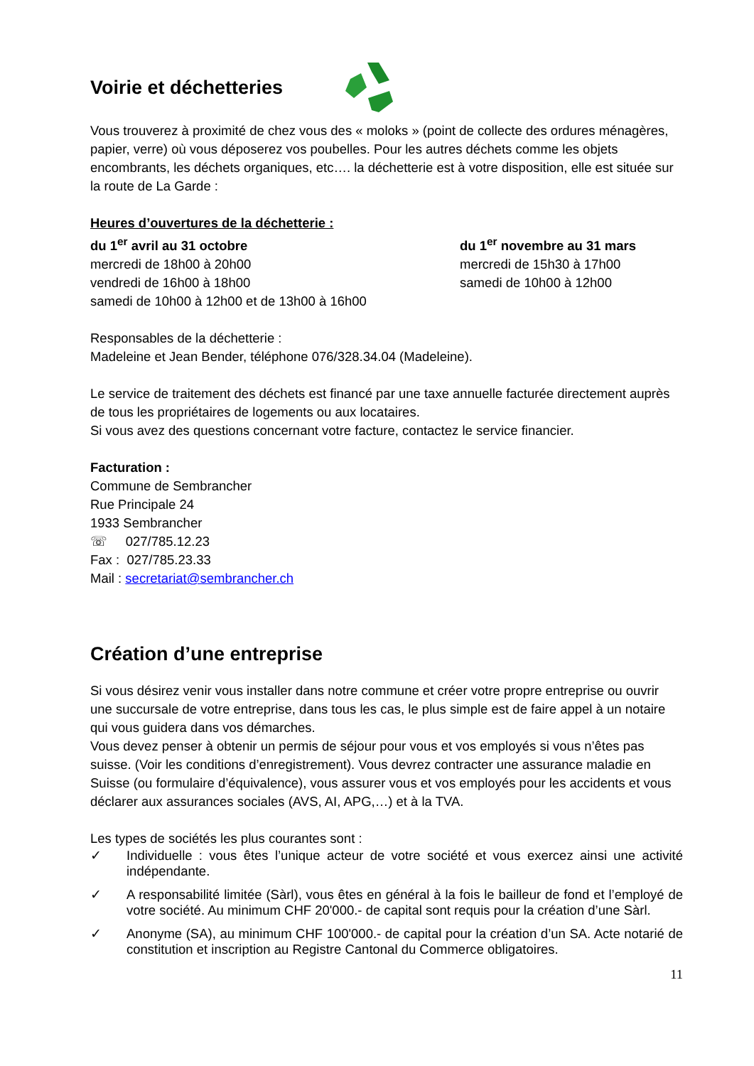Voirie et déchetteries
Vous trouverez à proximité de chez vous des « moloks » (point de collecte des ordures ménagères, papier, verre) où vous déposerez vos poubelles. Pour les autres déchets comme les objets encombrants, les déchets organiques, etc…. la déchetterie est à votre disposition, elle est située sur la route de La Garde :
Heures d’ouvertures de la déchetterie :
du 1<sup>er</sup> avril au 31 octobre
mercredi de 18h00 à 20h00
vendredi de 16h00 à 18h00
samedi de 10h00 à 12h00 et de 13h00 à 16h00
du 1<sup>er</sup> novembre au 31 mars
mercredi de 15h30 à 17h00
samedi de 10h00 à 12h00
Responsables de la déchetterie :
Madeleine et Jean Bender, téléphone 076/328.34.04 (Madeleine).
Le service de traitement des déchets est financé par une taxe annuelle facturée directement auprès de tous les propriétaires de logements ou aux locataires.
Si vous avez des questions concernant votre facture, contactez le service financier.
Facturation :
Commune de Sembrancher
Rue Principale 24
1933 Sembrancher
☏ 027/785.12.23
Fax : 027/785.23.33
Mail : secretariat@sembrancher.ch
Création d’une entreprise
Si vous désirez venir vous installer dans notre commune et créer votre propre entreprise ou ouvrir une succursale de votre entreprise, dans tous les cas, le plus simple est de faire appel à un notaire qui vous guidera dans vos démarches.
Vous devez penser à obtenir un permis de séjour pour vous et vos employés si vous n’êtes pas suisse. (Voir les conditions d’enregistrement). Vous devrez contracter une assurance maladie en Suisse (ou formulaire d’équivalence), vous assurer vous et vos employés pour les accidents et vous déclarer aux assurances sociales (AVS, AI, APG,…) et à la TVA.
Les types de sociétés les plus courantes sont :
✓ Individuelle : vous êtes l’unique acteur de votre société et vous exercez ainsi une activité indépendante.
✓ A responsabilité limitée (Sàrl), vous êtes en général à la fois le bailleur de fond et l’employé de votre société. Au minimum CHF 20'000.- de capital sont requis pour la création d’une Sàrl.
✓ Anonyme (SA), au minimum CHF 100'000.- de capital pour la création d’un SA. Acte notarié de constitution et inscription au Registre Cantonal du Commerce obligatoires.
11